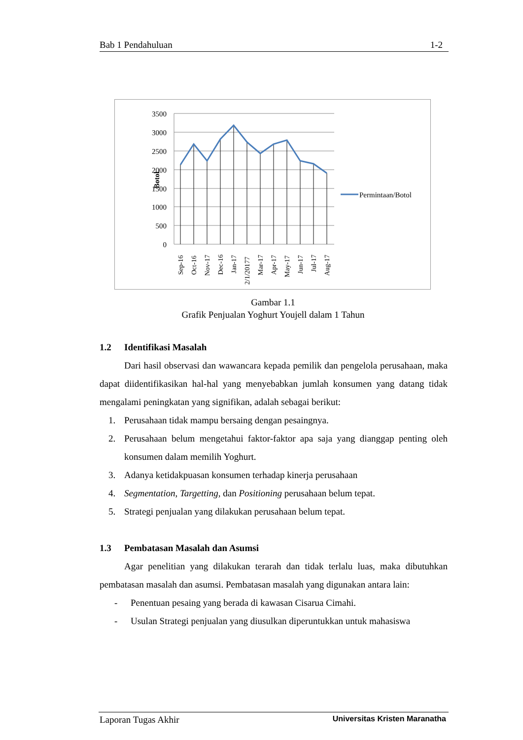Bab 1 Pendahuluan 1-2
3500
3000
2500
2000
1500
1000
500
0
Botol
Sep-16
Oct-16
Nov-17
Dec-16
Jan-17
2/1/20177
Mar-17
Apr-17
May-17
Jun-17
Jul-17
Aug-17
Permintaan/Botol
Gambar 1.1
Grafik Penjualan Yoghurt Youjell dalam 1 Tahun
1.2 Identifikasi Masalah
Dari hasil observasi dan wawancara kepada pemilik dan pengelola perusahaan, maka dapat diidentifikasikan hal-hal yang menyebabkan jumlah konsumen yang datang tidak mengalami peningkatan yang signifikan, adalah sebagai berikut:
1. Perusahaan tidak mampu bersaing dengan pesaingnya.
2. Perusahaan belum mengetahui faktor-faktor apa saja yang dianggap penting oleh konsumen dalam memilih Yoghurt.
3. Adanya ketidakpuasan konsumen terhadap kinerja perusahaan
4. Segmentation, Targetting, dan Positioning perusahaan belum tepat.
5. Strategi penjualan yang dilakukan perusahaan belum tepat.
1.3 Pembatasan Masalah dan Asumsi
Agar penelitian yang dilakukan terarah dan tidak terlalu luas, maka dibutuhkan pembatasan masalah dan asumsi. Pembatasan masalah yang digunakan antara lain:
- Penentuan pesaing yang berada di kawasan Cisarua Cimahi.
- Usulan Strategi penjualan yang diusulkan diperuntukkan untuk mahasiswa
Laporan Tugas Akhir Universitas Kristen Maranatha